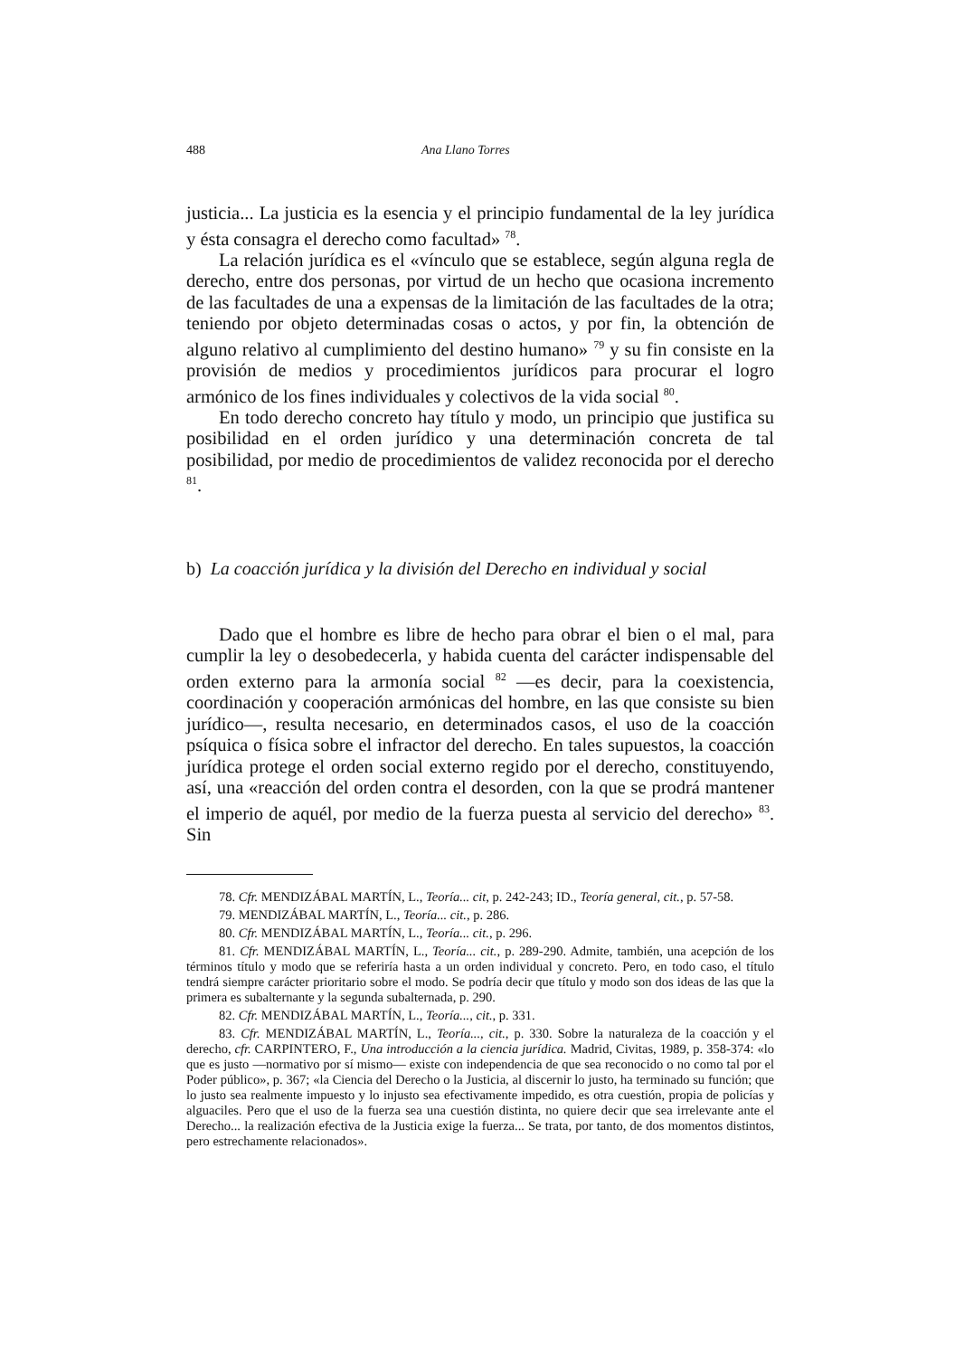488 Ana Llano Torres
justicia... La justicia es la esencia y el principio fundamental de la ley jurídica y ésta consagra el derecho como facultad» <sup>78</sup>.
La relación jurídica es el «vínculo que se establece, según alguna regla de derecho, entre dos personas, por virtud de un hecho que ocasiona incremento de las facultades de una a expensas de la limitación de las facultades de la otra; teniendo por objeto determinadas cosas o actos, y por fin, la obtención de alguno relativo al cumplimiento del destino humano» <sup>79</sup> y su fin consiste en la provisión de medios y procedimientos jurídicos para procurar el logro armónico de los fines individuales y colectivos de la vida social <sup>80</sup>.
En todo derecho concreto hay título y modo, un principio que justifica su posibilidad en el orden jurídico y una determinación concreta de tal posibilidad, por medio de procedimientos de validez reconocida por el derecho <sup>81</sup>.
b) La coacción jurídica y la división del Derecho en individual y social
Dado que el hombre es libre de hecho para obrar el bien o el mal, para cumplir la ley o desobedecerla, y habida cuenta del carácter indispensable del orden externo para la armonía social <sup>82</sup> —es decir, para la coexistencia, coordinación y cooperación armónicas del hombre, en las que consiste su bien jurídico—, resulta necesario, en determinados casos, el uso de la coacción psíquica o física sobre el infractor del derecho. En tales supuestos, la coacción jurídica protege el orden social externo regido por el derecho, constituyendo, así, una «reacción del orden contra el desorden, con la que se prodrá mantener el imperio de aquél, por medio de la fuerza puesta al servicio del derecho» <sup>83</sup>. Sin
78. Cfr. MENDIZÁBAL MARTÍN, L., Teoría... cit, p. 242-243; ID., Teoría general, cit., p. 57-58.
79. MENDIZÁBAL MARTÍN, L., Teoría... cit., p. 286.
80. Cfr. MENDIZÁBAL MARTÍN, L., Teoría... cit., p. 296.
81. Cfr. MENDIZÁBAL MARTÍN, L., Teoría... cit., p. 289-290. Admite, también, una acepción de los términos título y modo que se referiría hasta a un orden individual y concreto. Pero, en todo caso, el título tendrá siempre carácter prioritario sobre el modo. Se podría decir que título y modo son dos ideas de las que la primera es subalternante y la segunda subalternada, p. 290.
82. Cfr. MENDIZÁBAL MARTÍN, L., Teoría..., cit., p. 331.
83. Cfr. MENDIZÁBAL MARTÍN, L., Teoría..., cit., p. 330. Sobre la naturaleza de la coacción y el derecho, cfr. CARPINTERO, F., Una introducción a la ciencia jurídica. Madrid, Civitas, 1989, p. 358-374: «lo que es justo —normativo por sí mismo— existe con independencia de que sea reconocido o no como tal por el Poder público», p. 367; «la Ciencia del Derecho o la Justicia, al discernir lo justo, ha terminado su función; que lo justo sea realmente impuesto y lo injusto sea efectivamente impedido, es otra cuestión, propia de policías y alguaciles. Pero que el uso de la fuerza sea una cuestión distinta, no quiere decir que sea irrelevante ante el Derecho... la realización efectiva de la Justicia exige la fuerza... Se trata, por tanto, de dos momentos distintos, pero estrechamente relacionados».